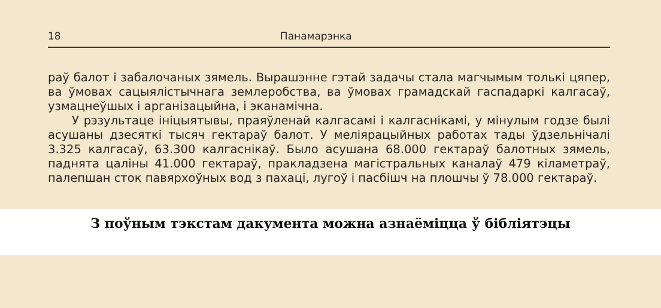18 Панамарэнка
раў балот і забалочаных зямель. Вырашэнне гэтай задачы стала магчымым толькі цяпер, ва ўмовах сацыялістычнага землеробства, ва ўмовах грамадскай гаспадаркі калгасаў, узмацнеўшых і арганізацыйна, і эканамічна.
У рэзультаце ініцыятывы, праяўленай калгасамі і калгаснікамі, у мінулым годзе былі асушаны дзесяткі тысяч гектараў балот. У меліярацыйных работах тады ўдзельнічалі 3.325 калгасаў, 63.300 калгаснікаў. Было асушана 68.000 гектараў балотных зямель, паднята цаліны 41.000 гектараў, пракладзена магістральных каналаў 479 кіламетраў, палепшан сток павярхоўных вод з пахаці, лугоў і пасбішч на плошчы ў 78.000 гектараў.
З поўным тэкстам дакумента можна азнаёміцца ў бібліятэцы